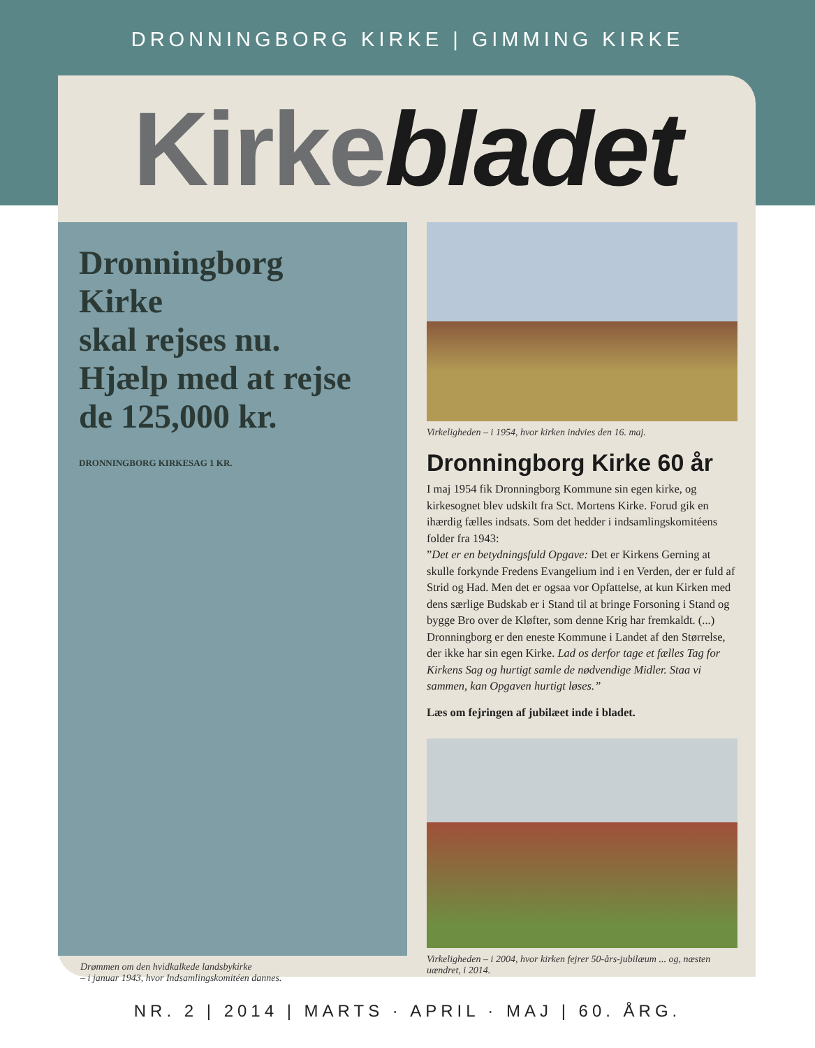DRONNINGBORG KIRKE | GIMMING KIRKE
Kirke bladet
Dronningborg
Kirke
skal rejses nu.
Hjælp med at rejse
de 125,000 kr.
DRONNINGBORG KIRKESAG 1 KR.
Drømmen om den hvidkalkede landsbykirke
– i januar 1943, hvor Indsamlingskomitéen dannes.
Virkeligheden – i 1954, hvor kirken indvies den 16. maj.
Dronningborg Kirke 60 år
I maj 1954 fik Dronningborg Kommune sin egen kirke, og kirkesognet blev udskilt fra Sct. Mortens Kirke. Forud gik en ihærdig fælles indsats. Som det hedder i indsamlingskomitéens folder fra 1943:
”Det er en betydningsfuld Opgave: Det er Kirkens Gerning at skulle forkynde Fredens Evangelium ind i en Verden, der er fuld af Strid og Had. Men det er ogsaa vor Opfattelse, at kun Kirken med dens særlige Budskab er i Stand til at bringe Forsoning i Stand og bygge Bro over de Kløfter, som denne Krig har fremkaldt. (...) Dronningborg er den eneste Kommune i Landet af den Størrelse, der ikke har sin egen Kirke. Lad os derfor tage et fælles Tag for Kirkens Sag og hurtigt samle de nødvendige Midler. Staa vi sammen, kan Opgaven hurtigt løses.”
Læs om fejringen af jubilæet inde i bladet.
Virkeligheden – i 2004, hvor kirken fejrer 50-års-jubilæum ... og, næsten uændret, i 2014.
NR. 2 | 2014 | MARTS · APRIL · MAJ | 60. ÅRG.